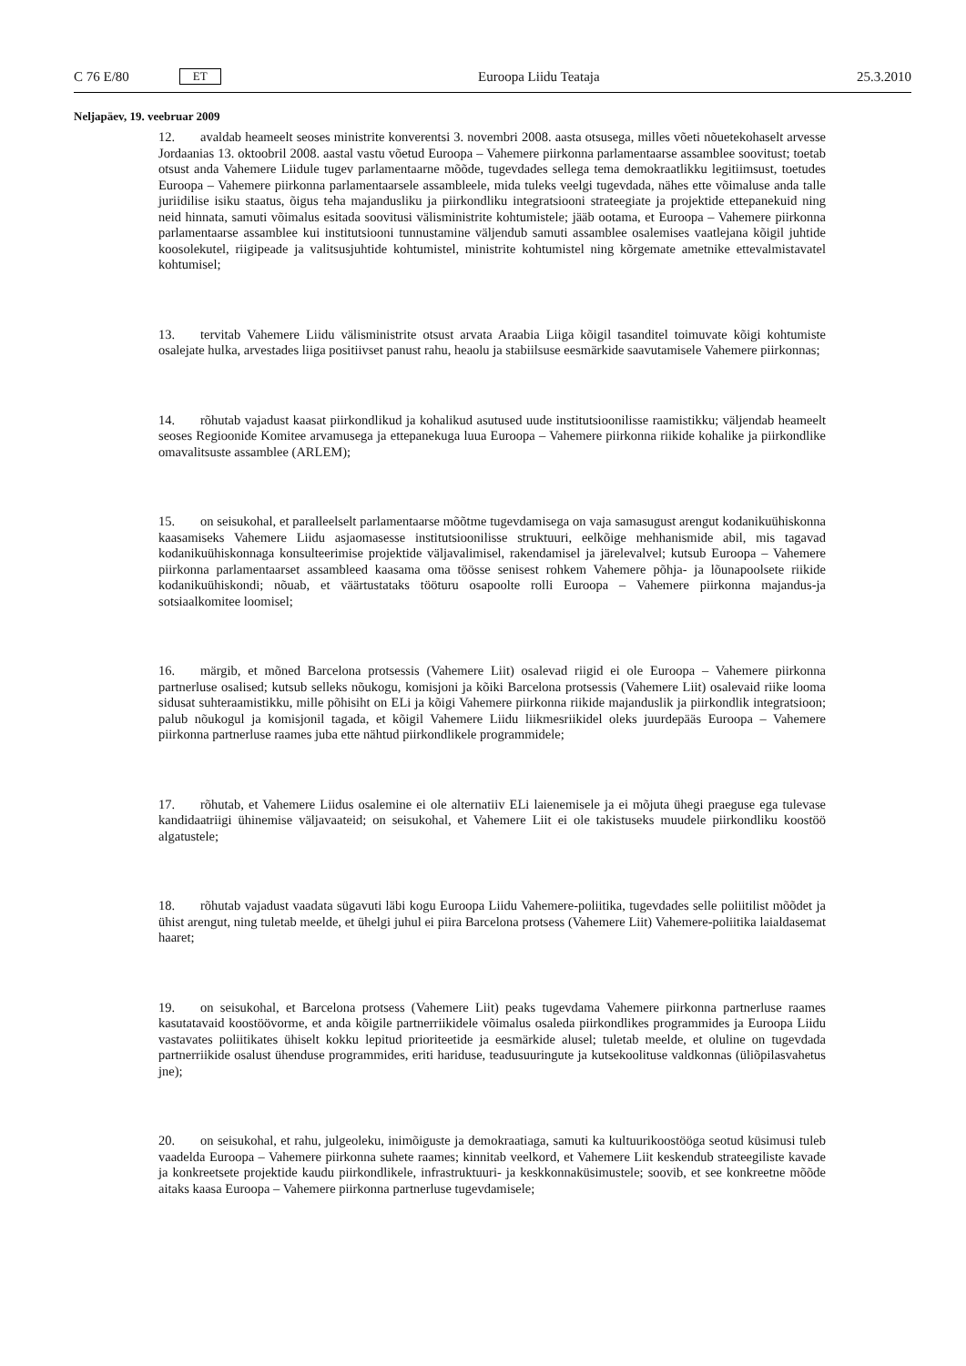C 76 E/80 ET
Euroopa Liidu Teataja 25.3.2010
Neljapäev, 19. veebruar 2009
12. avaldab heameelt seoses ministrite konverentsi 3. novembri 2008. aasta otsusega, milles võeti nõuetekohaselt arvesse Jordaanias 13. oktoobril 2008. aastal vastu võetud Euroopa – Vahemere piirkonna parlamentaarse assamblee soovitust; toetab otsust anda Vahemere Liidule tugev parlamentaarne mõõde, tugevdades sellega tema demokraatlikku legitiimsust, toetudes Euroopa – Vahemere piirkonna parlamentaarsele assambleele, mida tuleks veelgi tugevdada, nähes ette võimaluse anda talle juriidilise isiku staatus, õigus teha majandusliku ja piirkondliku integratsiooni strateegiate ja projektide ettepanekuid ning neid hinnata, samuti võimalus esitada soovitusi välisministrite kohtumistele; jääb ootama, et Euroopa – Vahemere piirkonna parlamentaarse assamblee kui institutsiooni tunnustamine väljendub samuti assamblee osalemises vaatlejana kõigil juhtide koosolekutel, riigipeade ja valitsusjuhtide kohtumistel, ministrite kohtumistel ning kõrgemate ametnike ettevalmistavatel kohtumisel;
13. tervitab Vahemere Liidu välisministrite otsust arvata Araabia Liiga kõigil tasanditel toimuvate kõigi kohtumiste osalejate hulka, arvestades liiga positiivset panust rahu, heaolu ja stabiilsuse eesmärkide saavutamisele Vahemere piirkonnas;
14. rõhutab vajadust kaasat piirkondlikud ja kohalikud asutused uude institutsioonilisse raamistikku; väljendab heameelt seoses Regioonide Komitee arvamusega ja ettepanekuga luua Euroopa – Vahemere piirkonna riikide kohalike ja piirkondlike omavalitsuste assamblee (ARLEM);
15. on seisukohal, et paralleelselt parlamentaarse mõõtme tugevdamisega on vaja samasugust arengut kodanikuühiskonna kaasamiseks Vahemere Liidu asjaomasesse institutsioonilisse struktuuri, eelkõige mehhanismide abil, mis tagavad kodanikuühiskonnaga konsulteerimise projektide väljavalimisel, rakendamisel ja järelevalvel; kutsub Euroopa – Vahemere piirkonna parlamentaarset assambleed kaasama oma töösse senisest rohkem Vahemere põhja- ja lõunapoolsete riikide kodanikuühiskondi; nõuab, et väärtustataks tööturu osapoolte rolli Euroopa – Vahemere piirkonna majandus-ja sotsiaalkomitee loomisel;
16. märgib, et mõned Barcelona protsessis (Vahemere Liit) osalevad riigid ei ole Euroopa – Vahemere piirkonna partnerluse osalised; kutsub selleks nõukogu, komisjoni ja kõiki Barcelona protsessis (Vahemere Liit) osalevaid riike looma sidusat suhteraamistikku, mille põhisiht on ELi ja kõigi Vahemere piirkonna riikide majanduslik ja piirkondlik integratsioon; palub nõukogul ja komisjonil tagada, et kõigil Vahemere Liidu liikmesriikidel oleks juurdepääs Euroopa – Vahemere piirkonna partnerluse raames juba ette nähtud piirkondlikele programmidele;
17. rõhutab, et Vahemere Liidus osalemine ei ole alternatiiv ELi laienemisele ja ei mõjuta ühegi praeguse ega tulevase kandidaatriigi ühinemise väljavaateid; on seisukohal, et Vahemere Liit ei ole takistuseks muudele piirkondliku koostöö algatustele;
18. rõhutab vajadust vaadata sügavuti läbi kogu Euroopa Liidu Vahemere-poliitika, tugevdades selle poliitilist mõõdet ja ühist arengut, ning tuletab meelde, et ühelgi juhul ei piira Barcelona protsess (Vahemere Liit) Vahemere-poliitika laialdasemat haaret;
19. on seisukohal, et Barcelona protsess (Vahemere Liit) peaks tugevdama Vahemere piirkonna partnerluse raames kasutatavaid koostöövorme, et anda kõigile partnerriikidele võimalus osaleda piirkondlikes programmides ja Euroopa Liidu vastavates poliitikates ühiselt kokku lepitud prioriteetide ja eesmärkide alusel; tuletab meelde, et oluline on tugevdada partnerriikide osalust ühenduse programmides, eriti hariduse, teadusuuringute ja kutsekoolituse valdkonnas (üliõpilasvahetus jne);
20. on seisukohal, et rahu, julgeoleku, inimõiguste ja demokraatiaga, samuti ka kultuurikoostööga seotud küsimusi tuleb vaadelda Euroopa – Vahemere piirkonna suhete raames; kinnitab veelkord, et Vahemere Liit keskendub strateegiliste kavade ja konkreetsete projektide kaudu piirkondlikele, infrastruktuuri- ja keskkonnaküsimustele; soovib, et see konkreetne mõõde aitaks kaasa Euroopa – Vahemere piirkonna partnerluse tugevdamisele;